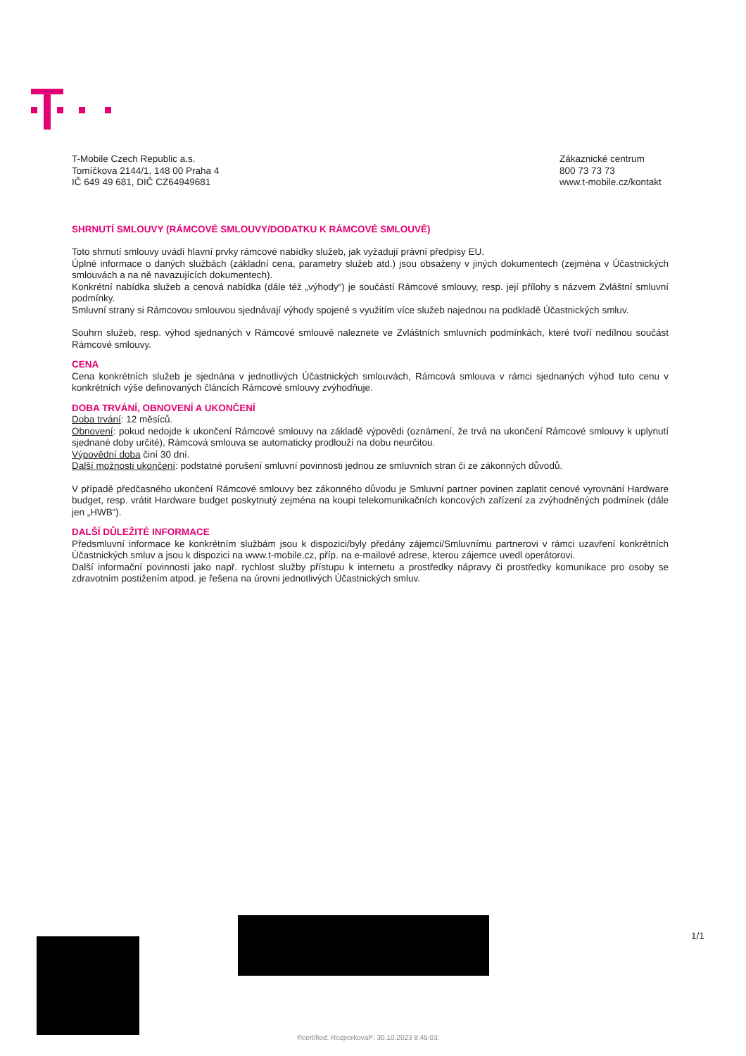T-Mobile Czech Republic a.s.
Tomíčkova 2144/1, 148 00 Praha 4
IČ 649 49 681, DIČ CZ64949681
Zákaznické centrum
800 73 73 73
www.t-mobile.cz/kontakt
SHRNUTÍ SMLOUVY (RÁMCOVÉ SMLOUVY/DODATKU K RÁMCOVÉ SMLOUVĚ)
Toto shrnutí smlouvy uvádí hlavní prvky rámcové nabídky služeb, jak vyžadují právní předpisy EU.
Úplné informace o daných službách (základní cena, parametry služeb atd.) jsou obsaženy v jiných dokumentech (zejména v Účastnických smlouvách a na ně navazujících dokumentech).
Konkrétní nabídka služeb a cenová nabídka (dále též „výhody“) je součástí Rámcové smlouvy, resp. její přílohy s názvem Zvláštní smluvní podmínky.
Smluvní strany si Rámcovou smlouvou sjednávají výhody spojené s využitím více služeb najednou na podkladě Účastnických smluv.
Souhrn služeb, resp. výhod sjednaných v Rámcové smlouvě naleznete ve Zvláštních smluvních podmínkách, které tvoří nedílnou součást Rámcové smlouvy.
CENA
Cena konkrétních služeb je sjednána v jednotlivých Účastnických smlouvách, Rámcová smlouva v rámci sjednaných výhod tuto cenu v konkrétních výše definovaných článcích Rámcové smlouvy zvýhodňuje.
DOBA TRVÁNÍ, OBNOVENÍ A UKONČENÍ
Doba trvání: 12 měsíců.
Obnovení: pokud nedojde k ukončení Rámcové smlouvy na základě výpovědi (oznámení, že trvá na ukončení Rámcové smlouvy k uplynutí sjednané doby určité), Rámcová smlouva se automaticky prodlouží na dobu neurčitou.
Výpovědní doba činí 30 dní.
Další možnosti ukončení: podstatné porušení smluvní povinnosti jednou ze smluvních stran či ze zákonných důvodů.
V případě předčasného ukončení Rámcové smlouvy bez zákonného důvodu je Smluvní partner povinen zaplatit cenové vyrovnání Hardware budget, resp. vrátit Hardware budget poskytnutý zejména na koupi telekomunikačních koncových zařízení za zvýhodněných podmínek (dále jen „HWB“).
DALŠÍ DŮLEŽITÉ INFORMACE
Předsmluvní informace ke konkrétním službám jsou k dispozici/byly předány zájemci/Smluvnímu partnerovi v rámci uzavření konkrétních Účastnických smluv a jsou k dispozici na www.t-mobile.cz, příp. na e-mailové adrese, kterou zájemce uvedl operátorovi.
Další informační povinnosti jako např. rychlost služby přístupu k internetu a prostředky nápravy či prostředky komunikace pro osoby se zdravotním postižením atpod. je řešena na úrovni jednotlivých Účastnických smluv.
1/1
®certified; RozporkovaP; 30.10.2023 8:45:03;